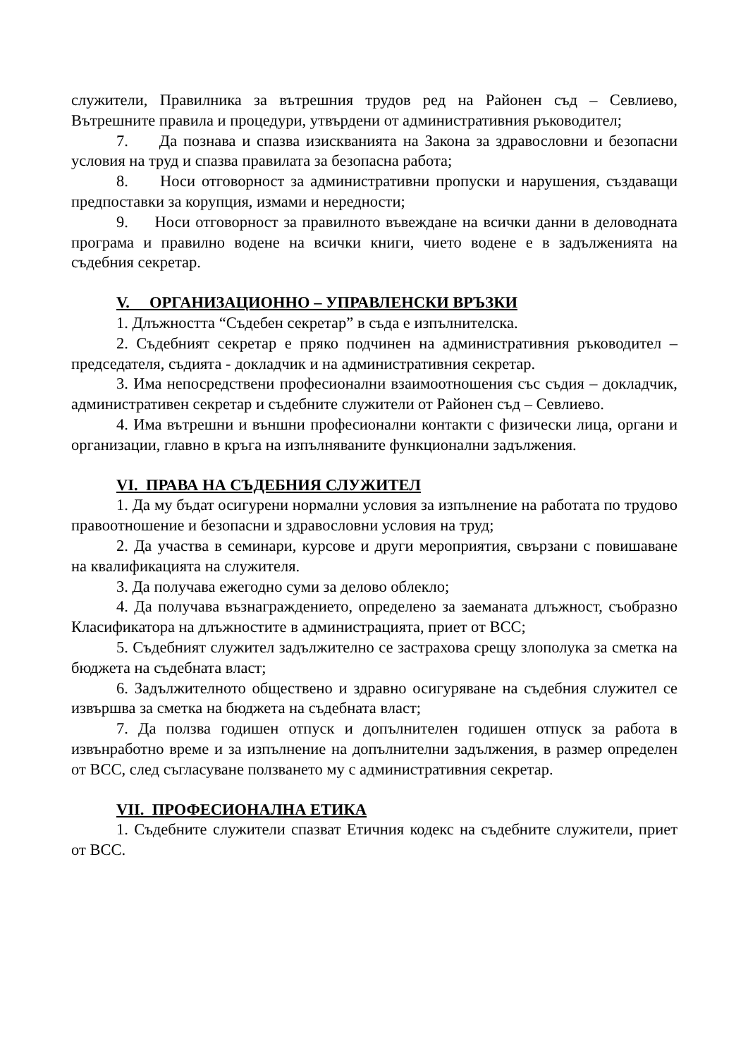служители, Правилника за вътрешния трудов ред на Районен съд – Севлиево, Вътрешните правила и процедури, утвърдени от административния ръководител;
7. Да познава и спазва изискванията на Закона за здравословни и безопасни условия на труд и спазва правилата за безопасна работа;
8. Носи отговорност за административни пропуски и нарушения, създаващи предпоставки за корупция, измами и нередности;
9. Носи отговорност за правилното въвеждане на всички данни в деловодната програма и правилно водене на всички книги, чието водене е в задълженията на съдебния секретар.
V. ОРГАНИЗАЦИОННО – УПРАВЛЕНСКИ ВРЪЗКИ
1. Длъжността “Съдебен секретар” в съда е изпълнителска.
2. Съдебният секретар е пряко подчинен на административния ръководител – председателя, съдията - докладчик и на административния секретар.
3. Има непосредствени професионални взаимоотношения със съдия – докладчик, административен секретар и съдебните служители от Районен съд – Севлиево.
4. Има вътрешни и външни професионални контакти с физически лица, органи и организации, главно в кръга на изпълняваните функционални задължения.
VI. ПРАВА НА СЪДЕБНИЯ СЛУЖИТЕЛ
1. Да му бъдат осигурени нормални условия за изпълнение на работата по трудово правоотношение и безопасни и здравословни условия на труд;
2. Да участва в семинари, курсове и други мероприятия, свързани с повишаване на квалификацията на служителя.
3. Да получава ежегодно суми за делово облекло;
4. Да получава възнаграждението, определено за заеманата длъжност, съобразно Класификатора на длъжностите в администрацията, приет от ВСС;
5. Съдебният служител задължително се застрахова срещу злополука за сметка на бюджета на съдебната власт;
6. Задължителното обществено и здравно осигуряване на съдебния служител се извършва за сметка на бюджета на съдебната власт;
7. Да ползва годишен отпуск и допълнителен годишен отпуск за работа в извънработно време и за изпълнение на допълнителни задължения, в размер определен от ВСС, след съгласуване ползването му с административния секретар.
VII. ПРОФЕСИОНАЛНА ЕТИКА
1. Съдебните служители спазват Етичния кодекс на съдебните служители, приет от ВСС.